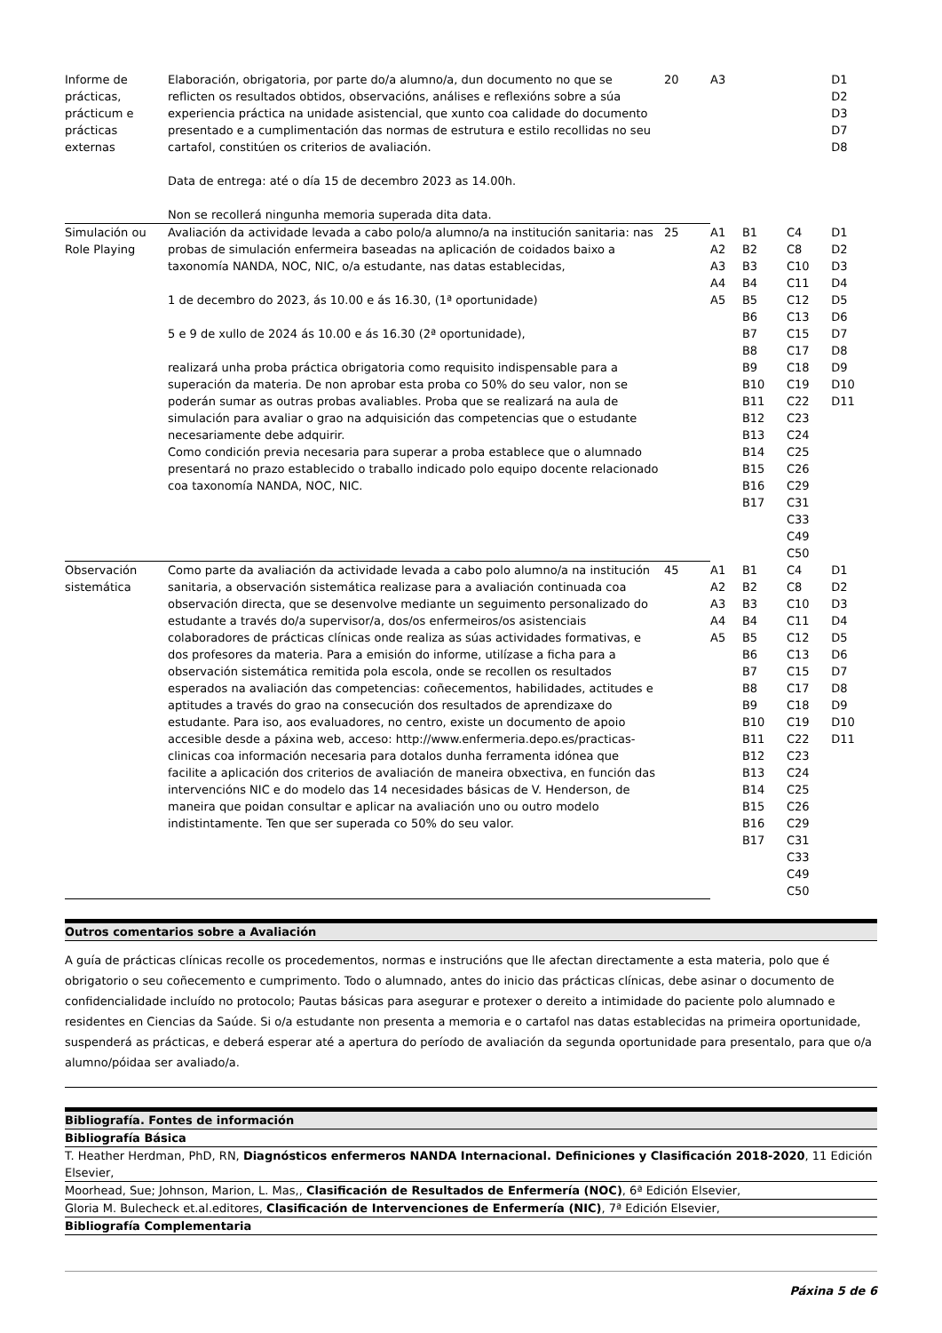| Informe de prácticas, prácticum e prácticas externas | Elaboración, obrigatoria, por parte do/a alumno/a, dun documento no que se reflicten os resultados obtidos, observacións, análises e reflexións sobre a súa experiencia práctica na unidade asistencial, que xunto coa calidade do documento presentado e a cumplimentación das normas de estrutura e estilo recollidas no seu cartafol, constitúen os criterios de avaliación. Data de entrega: até o día 15 de decembro 2023 as 14.00h. Non se recollerá ningunha memoria superada dita data. | 20 | A3 | | | D1 D2 D3 D7 D8 |
| Simulación ou Role Playing | Avaliación da actividade levada a cabo polo/a alumno/a na institución sanitaria: nas probas de simulación enfermeira baseadas na aplicación de coidados baixo a taxonomía NANDA, NOC, NIC, o/a estudante, nas datas establecidas, 1 de decembro do 2023, ás 10.00 e ás 16.30, (1ª oportunidade) 5 e 9 de xullo de 2024 ás 10.00 e ás 16.30 (2ª oportunidade), realizará unha proba práctica obrigatoria como requisito indispensable para a superación da materia. De non aprobar esta proba co 50% do seu valor, non se poderán sumar as outras probas avaliables. Proba que se realizará na aula de simulación para avaliar o grao na adquisición das competencias que o estudante necesariamente debe adquirir. Como condición previa necesaria para superar a proba establece que o alumnado presentará no prazo establecido o traballo indicado polo equipo docente relacionado coa taxonomía NANDA, NOC, NIC. | 25 | A1 A2 A3 A4 A5 | B1 B2 B3 B4 B5 B6 B7 B8 B9 B10 B11 B12 B13 B14 B15 B16 B17 | C4 C8 C10 C11 C12 C13 C15 C17 C18 C19 C22 C23 C24 C25 C26 C29 C31 C33 C49 C50 | D1 D2 D3 D4 D5 D6 D7 D8 D9 D10 D11 |
| Observación sistemática | Como parte da avaliación da actividade levada a cabo polo alumno/a na institución sanitaria, a observación sistemática realizase para a avaliación continuada coa observación directa, que se desenvolve mediante un seguimento personalizado do estudante a través do/a supervisor/a, dos/os enfermeiros/os asistenciais colaboradores de prácticas clínicas onde realiza as súas actividades formativas, e dos profesores da materia. Para a emisión do informe, utilízase a ficha para a observación sistemática remitida pola escola, onde se recollen os resultados esperados na avaliación das competencias: coñecementos, habilidades, actitudes e aptitudes a través do grao na consecución dos resultados de aprendizaxe do estudante. Para iso, aos evaluadores, no centro, existe un documento de apoio accesible desde a páxina web, acceso: http://www.enfermeria.depo.es/practicas-clinicas coa información necesaria para dotalos dunha ferramenta idónea que facilite a aplicación dos criterios de avaliación de maneira obxectiva, en función das intervencións NIC e do modelo das 14 necesidades básicas de V. Henderson, de maneira que poidan consultar e aplicar na avaliación uno ou outro modelo indistintamente. Ten que ser superada co 50% do seu valor. | 45 | A1 A2 A3 A4 A5 | B1 B2 B3 B4 B5 B6 B7 B8 B9 B10 B11 B12 B13 B14 B15 B16 B17 | C4 C8 C10 C11 C12 C13 C15 C17 C18 C19 C22 C23 C24 C25 C26 C29 C31 C33 C49 C50 | D1 D2 D3 D4 D5 D6 D7 D8 D9 D10 D11 |
Outros comentarios sobre a Avaliación
A guía de prácticas clínicas recolle os procedementos, normas e instrucións que lle afectan directamente a esta materia, polo que é obrigatorio o seu coñecemento e cumprimento. Todo o alumnado, antes do inicio das prácticas clínicas, debe asinar o documento de confidencialidade incluído no protocolo; Pautas básicas para asegurar e protexer o dereito a intimidade do paciente polo alumnado e residentes en Ciencias da Saúde. Si o/a estudante non presenta a memoria e o cartafol nas datas establecidas na primeira oportunidade, suspenderá as prácticas, e deberá esperar até a apertura do período de avaliación da segunda oportunidade para presentalo, para que o/a alumno/póidaa ser avaliado/a.
Bibliografía. Fontes de información
Bibliografía Básica
T. Heather Herdman, PhD, RN, Diagnósticos enfermeros NANDA Internacional. Definiciones y Clasificación 2018-2020, 11 Edición Elsevier,
Moorhead, Sue; Johnson, Marion, L. Mas,, Clasificación de Resultados de Enfermería (NOC), 6ª Edición Elsevier,
Gloria M. Bulecheck et.al.editores, Clasificación de Intervenciones de Enfermería (NIC), 7ª Edición Elsevier,
Bibliografía Complementaria
Páxina 5 de 6